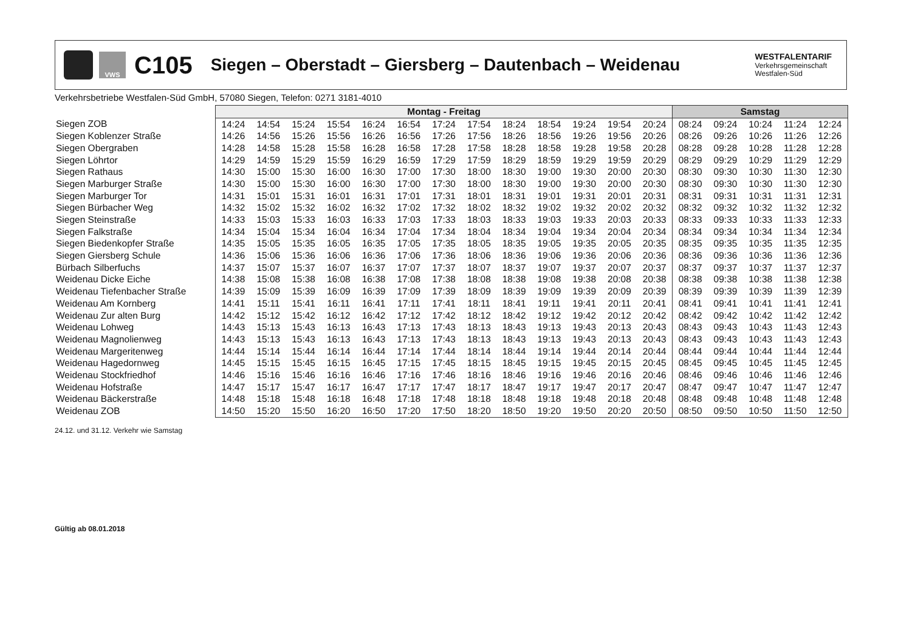VWS
C105
Siegen – Oberstadt – Giersberg – Dautenbach – Weidenau
WESTFALENTARIF
Verkehrsgemeinschaft
Westfalen-Süd
Verkehrsbetriebe Westfalen-Süd GmbH, 57080 Siegen, Telefon: 0271 3181-4010
| | Montag - Freitag | | | | | | | | | | | | | Samstag | | | | |
| Siegen ZOB | 14:24 | 14:54 | 15:24 | 15:54 | 16:24 | 16:54 | 17:24 | 17:54 | 18:24 | 18:54 | 19:24 | 19:54 | 20:24 | 08:24 | 09:24 | 10:24 | 11:24 | 12:24 |
| Siegen Koblenzer Straße | 14:26 | 14:56 | 15:26 | 15:56 | 16:26 | 16:56 | 17:26 | 17:56 | 18:26 | 18:56 | 19:26 | 19:56 | 20:26 | 08:26 | 09:26 | 10:26 | 11:26 | 12:26 |
| Siegen Obergraben | 14:28 | 14:58 | 15:28 | 15:58 | 16:28 | 16:58 | 17:28 | 17:58 | 18:28 | 18:58 | 19:28 | 19:58 | 20:28 | 08:28 | 09:28 | 10:28 | 11:28 | 12:28 |
| Siegen Löhrtor | 14:29 | 14:59 | 15:29 | 15:59 | 16:29 | 16:59 | 17:29 | 17:59 | 18:29 | 18:59 | 19:29 | 19:59 | 20:29 | 08:29 | 09:29 | 10:29 | 11:29 | 12:29 |
| Siegen Rathaus | 14:30 | 15:00 | 15:30 | 16:00 | 16:30 | 17:00 | 17:30 | 18:00 | 18:30 | 19:00 | 19:30 | 20:00 | 20:30 | 08:30 | 09:30 | 10:30 | 11:30 | 12:30 |
| Siegen Marburger Straße | 14:30 | 15:00 | 15:30 | 16:00 | 16:30 | 17:00 | 17:30 | 18:00 | 18:30 | 19:00 | 19:30 | 20:00 | 20:30 | 08:30 | 09:30 | 10:30 | 11:30 | 12:30 |
| Siegen Marburger Tor | 14:31 | 15:01 | 15:31 | 16:01 | 16:31 | 17:01 | 17:31 | 18:01 | 18:31 | 19:01 | 19:31 | 20:01 | 20:31 | 08:31 | 09:31 | 10:31 | 11:31 | 12:31 |
| Siegen Bürbacher Weg | 14:32 | 15:02 | 15:32 | 16:02 | 16:32 | 17:02 | 17:32 | 18:02 | 18:32 | 19:02 | 19:32 | 20:02 | 20:32 | 08:32 | 09:32 | 10:32 | 11:32 | 12:32 |
| Siegen Steinstraße | 14:33 | 15:03 | 15:33 | 16:03 | 16:33 | 17:03 | 17:33 | 18:03 | 18:33 | 19:03 | 19:33 | 20:03 | 20:33 | 08:33 | 09:33 | 10:33 | 11:33 | 12:33 |
| Siegen Falkstraße | 14:34 | 15:04 | 15:34 | 16:04 | 16:34 | 17:04 | 17:34 | 18:04 | 18:34 | 19:04 | 19:34 | 20:04 | 20:34 | 08:34 | 09:34 | 10:34 | 11:34 | 12:34 |
| Siegen Biedenkopfer Straße | 14:35 | 15:05 | 15:35 | 16:05 | 16:35 | 17:05 | 17:35 | 18:05 | 18:35 | 19:05 | 19:35 | 20:05 | 20:35 | 08:35 | 09:35 | 10:35 | 11:35 | 12:35 |
| Siegen Giersberg Schule | 14:36 | 15:06 | 15:36 | 16:06 | 16:36 | 17:06 | 17:36 | 18:06 | 18:36 | 19:06 | 19:36 | 20:06 | 20:36 | 08:36 | 09:36 | 10:36 | 11:36 | 12:36 |
| Bürbach Silberfuchs | 14:37 | 15:07 | 15:37 | 16:07 | 16:37 | 17:07 | 17:37 | 18:07 | 18:37 | 19:07 | 19:37 | 20:07 | 20:37 | 08:37 | 09:37 | 10:37 | 11:37 | 12:37 |
| Weidenau Dicke Eiche | 14:38 | 15:08 | 15:38 | 16:08 | 16:38 | 17:08 | 17:38 | 18:08 | 18:38 | 19:08 | 19:38 | 20:08 | 20:38 | 08:38 | 09:38 | 10:38 | 11:38 | 12:38 |
| Weidenau Tiefenbacher Straße | 14:39 | 15:09 | 15:39 | 16:09 | 16:39 | 17:09 | 17:39 | 18:09 | 18:39 | 19:09 | 19:39 | 20:09 | 20:39 | 08:39 | 09:39 | 10:39 | 11:39 | 12:39 |
| Weidenau Am Kornberg | 14:41 | 15:11 | 15:41 | 16:11 | 16:41 | 17:11 | 17:41 | 18:11 | 18:41 | 19:11 | 19:41 | 20:11 | 20:41 | 08:41 | 09:41 | 10:41 | 11:41 | 12:41 |
| Weidenau Zur alten Burg | 14:42 | 15:12 | 15:42 | 16:12 | 16:42 | 17:12 | 17:42 | 18:12 | 18:42 | 19:12 | 19:42 | 20:12 | 20:42 | 08:42 | 09:42 | 10:42 | 11:42 | 12:42 |
| Weidenau Lohweg | 14:43 | 15:13 | 15:43 | 16:13 | 16:43 | 17:13 | 17:43 | 18:13 | 18:43 | 19:13 | 19:43 | 20:13 | 20:43 | 08:43 | 09:43 | 10:43 | 11:43 | 12:43 |
| Weidenau Magnolienweg | 14:43 | 15:13 | 15:43 | 16:13 | 16:43 | 17:13 | 17:43 | 18:13 | 18:43 | 19:13 | 19:43 | 20:13 | 20:43 | 08:43 | 09:43 | 10:43 | 11:43 | 12:43 |
| Weidenau Margeritenweg | 14:44 | 15:14 | 15:44 | 16:14 | 16:44 | 17:14 | 17:44 | 18:14 | 18:44 | 19:14 | 19:44 | 20:14 | 20:44 | 08:44 | 09:44 | 10:44 | 11:44 | 12:44 |
| Weidenau Hagedornweg | 14:45 | 15:15 | 15:45 | 16:15 | 16:45 | 17:15 | 17:45 | 18:15 | 18:45 | 19:15 | 19:45 | 20:15 | 20:45 | 08:45 | 09:45 | 10:45 | 11:45 | 12:45 |
| Weidenau Stockfriedhof | 14:46 | 15:16 | 15:46 | 16:16 | 16:46 | 17:16 | 17:46 | 18:16 | 18:46 | 19:16 | 19:46 | 20:16 | 20:46 | 08:46 | 09:46 | 10:46 | 11:46 | 12:46 |
| Weidenau Hofstraße | 14:47 | 15:17 | 15:47 | 16:17 | 16:47 | 17:17 | 17:47 | 18:17 | 18:47 | 19:17 | 19:47 | 20:17 | 20:47 | 08:47 | 09:47 | 10:47 | 11:47 | 12:47 |
| Weidenau Bäckerstraße | 14:48 | 15:18 | 15:48 | 16:18 | 16:48 | 17:18 | 17:48 | 18:18 | 18:48 | 19:18 | 19:48 | 20:18 | 20:48 | 08:48 | 09:48 | 10:48 | 11:48 | 12:48 |
| Weidenau ZOB | 14:50 | 15:20 | 15:50 | 16:20 | 16:50 | 17:20 | 17:50 | 18:20 | 18:50 | 19:20 | 19:50 | 20:20 | 20:50 | 08:50 | 09:50 | 10:50 | 11:50 | 12:50 |
24.12. und 31.12. Verkehr wie Samstag
Gültig ab 08.01.2018